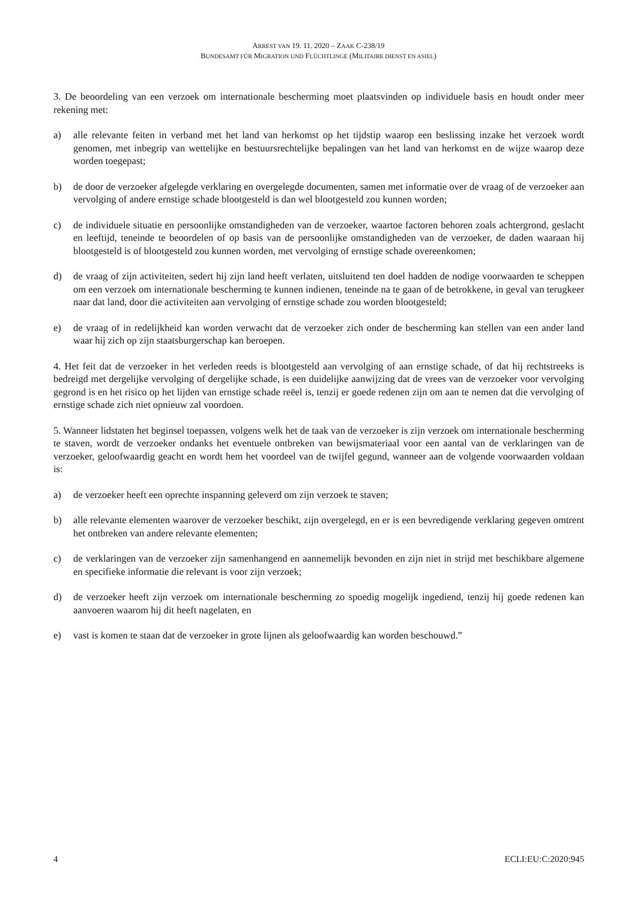ARREST VAN 19. 11. 2020 – ZAAK C-238/19
BUNDESAMT FÜR MIGRATION UND FLÜCHTLINGE (MILITAIRE DIENST EN ASIEL)
3. De beoordeling van een verzoek om internationale bescherming moet plaatsvinden op individuele basis en houdt onder meer rekening met:
a) alle relevante feiten in verband met het land van herkomst op het tijdstip waarop een beslissing inzake het verzoek wordt genomen, met inbegrip van wettelijke en bestuursrechtelijke bepalingen van het land van herkomst en de wijze waarop deze worden toegepast;
b) de door de verzoeker afgelegde verklaring en overgelegde documenten, samen met informatie over de vraag of de verzoeker aan vervolging of andere ernstige schade blootgesteld is dan wel blootgesteld zou kunnen worden;
c) de individuele situatie en persoonlijke omstandigheden van de verzoeker, waartoe factoren behoren zoals achtergrond, geslacht en leeftijd, teneinde te beoordelen of op basis van de persoonlijke omstandigheden van de verzoeker, de daden waaraan hij blootgesteld is of blootgesteld zou kunnen worden, met vervolging of ernstige schade overeenkomen;
d) de vraag of zijn activiteiten, sedert hij zijn land heeft verlaten, uitsluitend ten doel hadden de nodige voorwaarden te scheppen om een verzoek om internationale bescherming te kunnen indienen, teneinde na te gaan of de betrokkene, in geval van terugkeer naar dat land, door die activiteiten aan vervolging of ernstige schade zou worden blootgesteld;
e) de vraag of in redelijkheid kan worden verwacht dat de verzoeker zich onder de bescherming kan stellen van een ander land waar hij zich op zijn staatsburgerschap kan beroepen.
4. Het feit dat de verzoeker in het verleden reeds is blootgesteld aan vervolging of aan ernstige schade, of dat hij rechtstreeks is bedreigd met dergelijke vervolging of dergelijke schade, is een duidelijke aanwijzing dat de vrees van de verzoeker voor vervolging gegrond is en het risico op het lijden van ernstige schade reëel is, tenzij er goede redenen zijn om aan te nemen dat die vervolging of ernstige schade zich niet opnieuw zal voordoen.
5. Wanneer lidstaten het beginsel toepassen, volgens welk het de taak van de verzoeker is zijn verzoek om internationale bescherming te staven, wordt de verzoeker ondanks het eventuele ontbreken van bewijsmateriaal voor een aantal van de verklaringen van de verzoeker, geloofwaardig geacht en wordt hem het voordeel van de twijfel gegund, wanneer aan de volgende voorwaarden voldaan is:
a) de verzoeker heeft een oprechte inspanning geleverd om zijn verzoek te staven;
b) alle relevante elementen waarover de verzoeker beschikt, zijn overgelegd, en er is een bevredigende verklaring gegeven omtrent het ontbreken van andere relevante elementen;
c) de verklaringen van de verzoeker zijn samenhangend en aannemelijk bevonden en zijn niet in strijd met beschikbare algemene en specifieke informatie die relevant is voor zijn verzoek;
d) de verzoeker heeft zijn verzoek om internationale bescherming zo spoedig mogelijk ingediend, tenzij hij goede redenen kan aanvoeren waarom hij dit heeft nagelaten, en
e) vast is komen te staan dat de verzoeker in grote lijnen als geloofwaardig kan worden beschouwd.”
4 ECLI:EU:C:2020:945